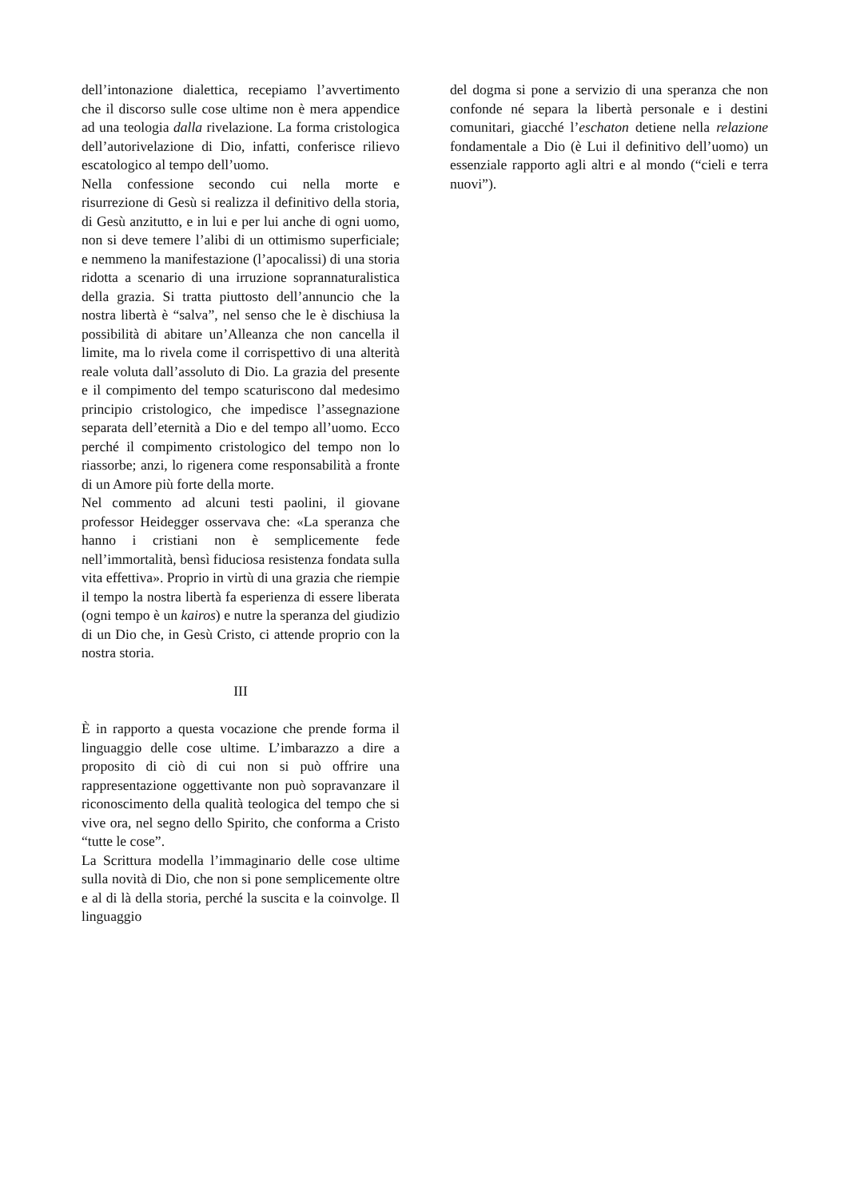dell’intonazione dialettica, recepiamo l’avvertimento che il discorso sulle cose ultime non è mera appendice ad una teologia dalla rivelazione. La forma cristologica dell’autorivelazione di Dio, infatti, conferisce rilievo escatologico al tempo dell’uomo.
Nella confessione secondo cui nella morte e risurrezione di Gesù si realizza il definitivo della storia, di Gesù anzitutto, e in lui e per lui anche di ogni uomo, non si deve temere l’alibi di un ottimismo superficiale; e nemmeno la manifestazione (l’apocalissi) di una storia ridotta a scenario di una irruzione soprannaturalistica della grazia. Si tratta piuttosto dell’annuncio che la nostra libertà è “salva”, nel senso che le è dischiusa la possibilità di abitare un’Alleanza che non cancella il limite, ma lo rivela come il corrispettivo di una alterità reale voluta dall’assoluto di Dio. La grazia del presente e il compimento del tempo scaturiscono dal medesimo principio cristologico, che impedisce l’assegnazione separata dell’eternità a Dio e del tempo all’uomo. Ecco perché il compimento cristologico del tempo non lo riassorbe; anzi, lo rigenera come responsabilità a fronte di un Amore più forte della morte.
Nel commento ad alcuni testi paolini, il giovane professor Heidegger osservava che: «La speranza che hanno i cristiani non è semplicemente fede nell’immortalità, bensì fiduciosa resistenza fondata sulla vita effettiva». Proprio in virtù di una grazia che riempie il tempo la nostra libertà fa esperienza di essere liberata (ogni tempo è un kairos) e nutre la speranza del giudizio di un Dio che, in Gesù Cristo, ci attende proprio con la nostra storia.
III
È in rapporto a questa vocazione che prende forma il linguaggio delle cose ultime. L’imbarazzo a dire a proposito di ciò di cui non si può offrire una rappresentazione oggettivante non può sopravanzare il riconoscimento della qualità teologica del tempo che si vive ora, nel segno dello Spirito, che conforma a Cristo “tutte le cose”.
La Scrittura modella l’immaginario delle cose ultime sulla novità di Dio, che non si pone semplicemente oltre e al di là della storia, perché la suscita e la coinvolge. Il linguaggio
del dogma si pone a servizio di una speranza che non confonde né separa la libertà personale e i destini comunitari, giacché l’eschaton detiene nella relazione fondamentale a Dio (è Lui il definitivo dell’uomo) un essenziale rapporto agli altri e al mondo (“cieli e terra nuovi”).